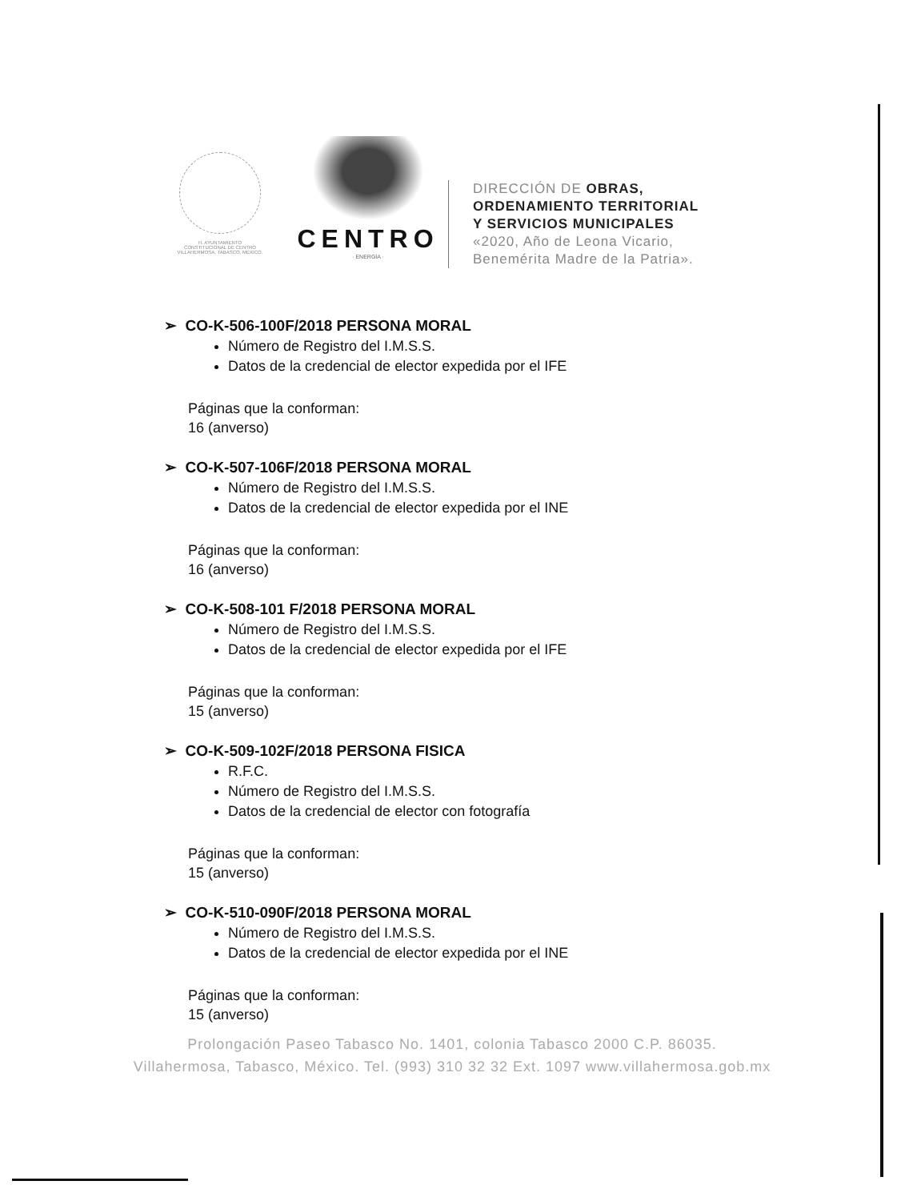H. AYUNTAMIENTO
CONSTITUCIONAL DE CENTRO
VILLAHERMOSA, TABASCO, MÉXICO.
CENTRO
· ENERGÍA ·
DIRECCIÓN DE OBRAS,
ORDENAMIENTO TERRITORIAL
Y SERVICIOS MUNICIPALES
«2020, Año de Leona Vicario,
Benemérita Madre de la Patria».
➢ CO-K-506-100F/2018 PERSONA MORAL
Número de Registro del I.M.S.S.
Datos de la credencial de elector expedida por el IFE
Páginas que la conforman:
16 (anverso)
➢ CO-K-507-106F/2018 PERSONA MORAL
Número de Registro del I.M.S.S.
Datos de la credencial de elector expedida por el INE
Páginas que la conforman:
16 (anverso)
➢ CO-K-508-101 F/2018 PERSONA MORAL
Número de Registro del I.M.S.S.
Datos de la credencial de elector expedida por el IFE
Páginas que la conforman:
15 (anverso)
➢ CO-K-509-102F/2018 PERSONA FISICA
R.F.C.
Número de Registro del I.M.S.S.
Datos de la credencial de elector con fotografía
Páginas que la conforman:
15 (anverso)
➢ CO-K-510-090F/2018 PERSONA MORAL
Número de Registro del I.M.S.S.
Datos de la credencial de elector expedida por el INE
Páginas que la conforman:
15 (anverso)
Prolongación Paseo Tabasco No. 1401, colonia Tabasco 2000 C.P. 86035.
Villahermosa, Tabasco, México. Tel. (993) 310 32 32 Ext. 1097 www.villahermosa.gob.mx